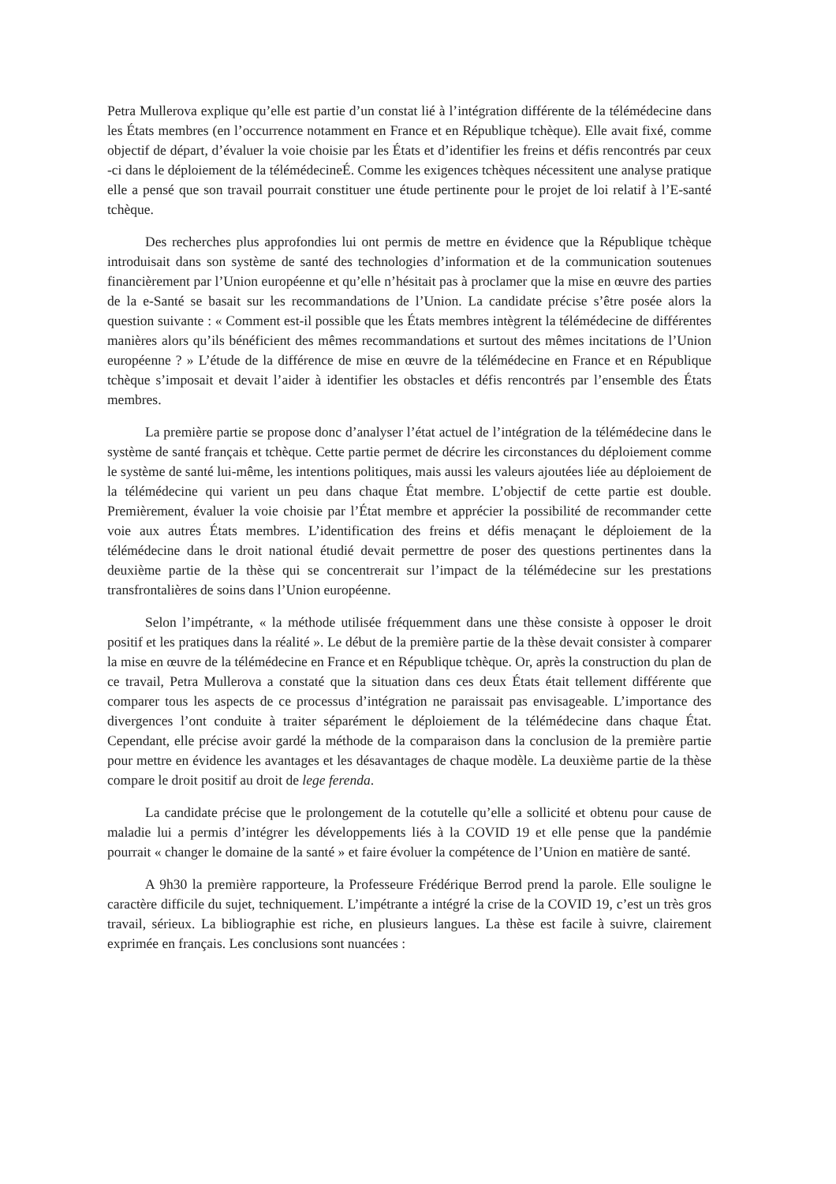Petra Mullerova explique qu’elle est partie d’un constat lié à l’intégration différente de la télémédecine dans les États membres (en l’occurrence notamment en France et en République tchèque). Elle avait fixé, comme objectif de départ, d’évaluer la voie choisie par les États et d’identifier les freins et défis rencontrés par ceux -ci dans le déploiement de la télémédecineÉ. Comme les exigences tchèques nécessitent une analyse pratique elle a pensé que son travail pourrait constituer une étude pertinente pour le projet de loi relatif à l’E-santé tchèque.
Des recherches plus approfondies lui ont permis de mettre en évidence que la République tchèque introduisait dans son système de santé des technologies d’information et de la communication soutenues financièrement par l’Union européenne et qu’elle n’hésitait pas à proclamer que la mise en œuvre des parties de la e-Santé se basait sur les recommandations de l’Union. La candidate précise s’être posée alors la question suivante : « Comment est-il possible que les États membres intègrent la télémédecine de différentes manières alors qu’ils bénéficient des mêmes recommandations et surtout des mêmes incitations de l’Union européenne ? » L’étude de la différence de mise en œuvre de la télémédecine en France et en République tchèque s’imposait et devait l’aider à identifier les obstacles et défis rencontrés par l’ensemble des États membres.
La première partie se propose donc d’analyser l’état actuel de l’intégration de la télémédecine dans le système de santé français et tchèque. Cette partie permet de décrire les circonstances du déploiement comme le système de santé lui-même, les intentions politiques, mais aussi les valeurs ajoutées liée au déploiement de la télémédecine qui varient un peu dans chaque État membre. L’objectif de cette partie est double. Premièrement, évaluer la voie choisie par l’État membre et apprécier la possibilité de recommander cette voie aux autres États membres. L’identification des freins et défis menaçant le déploiement de la télémédecine dans le droit national étudié devait permettre de poser des questions pertinentes dans la deuxième partie de la thèse qui se concentrerait sur l’impact de la télémédecine sur les prestations transfrontalières de soins dans l’Union européenne.
Selon l’impétrante, « la méthode utilisée fréquemment dans une thèse consiste à opposer le droit positif et les pratiques dans la réalité ». Le début de la première partie de la thèse devait consister à comparer la mise en œuvre de la télémédecine en France et en République tchèque. Or, après la construction du plan de ce travail, Petra Mullerova a constaté que la situation dans ces deux États était tellement différente que comparer tous les aspects de ce processus d’intégration ne paraissait pas envisageable. L’importance des divergences l’ont conduite à traiter séparément le déploiement de la télémédecine dans chaque État. Cependant, elle précise avoir gardé la méthode de la comparaison dans la conclusion de la première partie pour mettre en évidence les avantages et les désavantages de chaque modèle. La deuxième partie de la thèse compare le droit positif au droit de lege ferenda.
La candidate précise que le prolongement de la cotutelle qu’elle a sollicité et obtenu pour cause de maladie lui a permis d’intégrer les développements liés à la COVID 19 et elle pense que la pandémie pourrait « changer le domaine de la santé » et faire évoluer la compétence de l’Union en matière de santé.
A 9h30 la première rapporteure, la Professeure Frédérique Berrod prend la parole. Elle souligne le caractère difficile du sujet, techniquement. L’impétrante a intégré la crise de la COVID 19, c’est un très gros travail, sérieux. La bibliographie est riche, en plusieurs langues. La thèse est facile à suivre, clairement exprimée en français. Les conclusions sont nuancées :